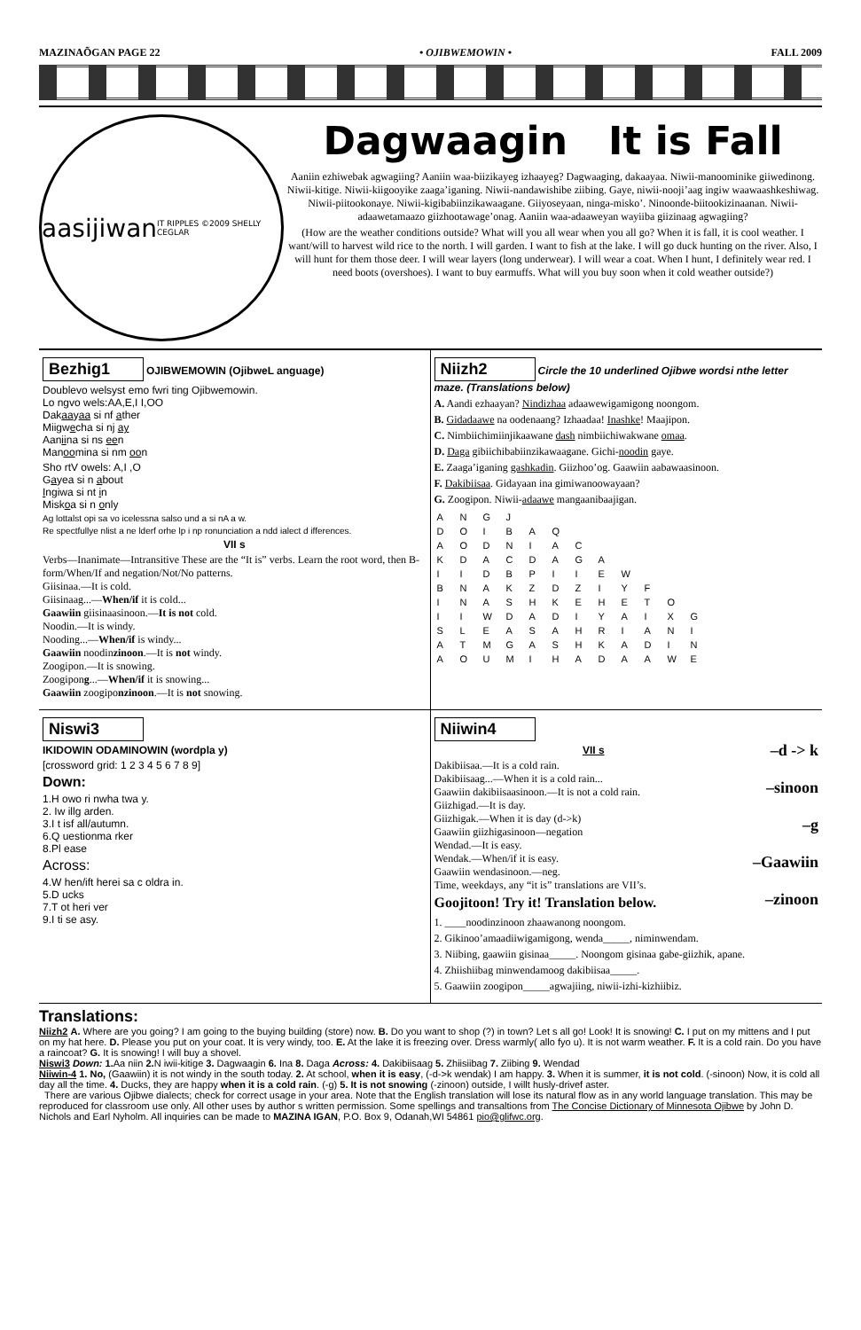MAZINAÕGAN PAGE 22 • OJIBWEMOWIN • FALL 2009
aasijiwan
IT RIPPLES ©2009 SHELLY CEGLAR
Dagwaagin It is Fall
Aaniin ezhiwebak agwagiing? Aaniin waa-biizikayeg izhaayeg? Dagwaaging, dakaayaa. Niwii-manoominike giiwedinong. Niwii-kitige. Niwii-kiigooyike zaaga’iganing. Niwii-nandawishibe ziibing. Gaye, niwii-nooji’aag ingiw waawaashkeshiwag. Niwii-piitookonaye. Niwii-kigibabiinzikawaagane. Giiyoseyaan, ninga-misko’. Ninoonde-biitookizinaanan. Niwii-adaawetamaazo giizhootawage’onag. Aaniin waa-adaaweyan wayiiba giizinaag agwagiing?
(How are the weather conditions outside? What will you all wear when you all go? When it is fall, it is cool weather. I want/will to harvest wild rice to the north. I will garden. I want to fish at the lake. I will go duck hunting on the river. Also, I will hunt for them those deer. I will wear layers (long underwear). I will wear a coat. When I hunt, I definitely wear red. I need boots (overshoes). I want to buy earmuffs. What will you buy soon when it cold weather outside?)
Bezhig1 OJIBWEMOWIN (OjibweL anguage)
Doublevo welsyst emo fwri ting Ojibwemowin.
Lo ngvo wels:AA,E,I I,OO
Dakaayaa si nf ather
Miigwecha si nj ay
Aaniina si ns een
Manoomina si nm oon
Sho rtV owels: A,I ,O
Gayea si n about
Ingiwa si nt in
Miskoa si n only
Ag lottalst opi sa vo icelessna salso und a si nA a w.
Re spectfullye nlist a ne lderf orhe lp i np ronunciation a ndd ialect d ifferences.
VII s
Verbs—Inanimate—Intransitive These are the “It is” verbs. Learn the root word, then B-form/When/If and negation/Not/No patterns.
Giisinaa.—It is cold.
Giisinaag...—When/if it is cold...
Gaawiin giisinaasinoon.—It is not cold.
Noodin.—It is windy.
Nooding...—When/if is windy...
Gaawiin noodinzinoon.—It is not windy.
Zoogipon.—It is snowing.
Zoogipong...—When/if it is snowing...
Gaawiin zoogiponzinoon.—It is not snowing.
Niizh2 Circle the 10 underlined Ojibwe wordsi nthe letter maze. (Translations below)
A. Aandi ezhaayan? Nindizhaa adaawewigamigong noongom.
B. Gidadaawe na oodenaang? Izhaadaa! Inashke! Maajipon.
C. Nimbiichimiinjikaawane dash nimbiichiwakwane omaa.
D. Daga gibiichibabiinzikawaagane. Gichi-noodin gaye.
E. Zaaga’iganing gashkadin. Giizhoo’og. Gaawiin aabawaasinoon.
F. Dakibiisaa. Gidayaan ina gimiwanoowayaan?
G. Zoogipon. Niwii-adaawe mangaanibaajigan.
| A | N | G | J | | | | | | | | |
| D | O | I | B | A | Q | | | | | | |
| A | O | D | N | I | A | C | | | | | |
| K | D | A | C | D | A | G | A | | | | |
| I | I | D | B | P | I | I | E | W | | | |
| B | N | A | K | Z | D | Z | I | Y | F | | |
| I | N | A | S | H | K | E | H | E | T | O | |
| I | I | W | D | A | D | I | Y | A | I | X | G |
| S | L | E | A | S | A | H | R | I | A | N | I |
| A | T | M | G | A | S | H | K | A | D | I | N |
| A | O | U | M | I | H | A | D | A | A | W | E |
Niswi3
IKIDOWIN ODAMINOWIN (wordpla y)
[crossword grid: 1 2 3 4 5 6 7 8 9]
Down:
1.H owo ri nwha twa y.
2. Iw illg arden.
3.I t isf all/autumn.
6.Q uestionma rker
8.Pl ease
Across:
4.W hen/ift herei sa c oldra in.
5.D ucks
7.T ot heri ver
9.I ti se asy.
Niiwin4
VII s
Dakibiisaa.—It is a cold rain.
Dakibiisaag...—When it is a cold rain...
Gaawiin dakibiisaasinoon.—It is not a cold rain.
Giizhigad.—It is day.
Giizhigak.—When it is day (d->k)
Gaawiin giizhigasinoon—negation
Wendad.—It is easy.
Wendak.—When/if it is easy.
Gaawiin wendasinoon.—neg.
Time, weekdays, any “it is” translations are VII’s.
Goojitoon! Try it! Translation below.
–d -> k
–sinoon
–g
–Gaawiin
–zinoon
1. ____noodinzinoon zhaawanong noongom.
2. Gikinoo’amaadiiwigamigong, wenda_____, niminwendam.
3. Niibing, gaawiin gisinaa_____. Noongom gisinaa gabe-giizhik, apane.
4. Zhiishiibag minwendamoog dakibiisaa_____.
5. Gaawiin zoogipon_____agwajiing, niwii-izhi-kizhiibiz.
Translations:
Niizh2 A. Where are you going? I am going to the buying building (store) now. B. Do you want to shop (?) in town? Let s all go! Look! It is snowing! C. I put on my mittens and I put on my hat here. D. Please you put on your coat. It is very windy, too. E. At the lake it is freezing over. Dress warmly( allo fyo u). It is not warm weather. F. It is a cold rain. Do you have a raincoat? G. It is snowing! I will buy a shovel.
Niswi3 Down: 1. Aa niin 2. N iwii-kitige 3. Dagwaagin 6. Ina 8. Daga Across: 4. Dakibiisaag 5. Zhiisiibag 7. Ziibing 9. Wendad
Niiwin-4 1. No, (Gaawiin) it is not windy in the south today. 2. At school, when it is easy, (-d->k wendak) I am happy. 3. When it is summer, it is not cold. (-sinoon) Now, it is cold all day all the time. 4. Ducks, they are happy when it is a cold rain. (-g) 5. It is not snowing (-zinoon) outside, I willt husly-drivef aster.
There are various Ojibwe dialects; check for correct usage in your area. Note that the English translation will lose its natural flow as in any world language translation. This may be reproduced for classroom use only. All other uses by author s written permission. Some spellings and transaltions from The Concise Dictionary of Minnesota Ojibwe by John D. Nichols and Earl Nyholm. All inquiries can be made to MAZINA IGAN, P.O. Box 9, Odanah,WI 54861 pio@glifwc.org.